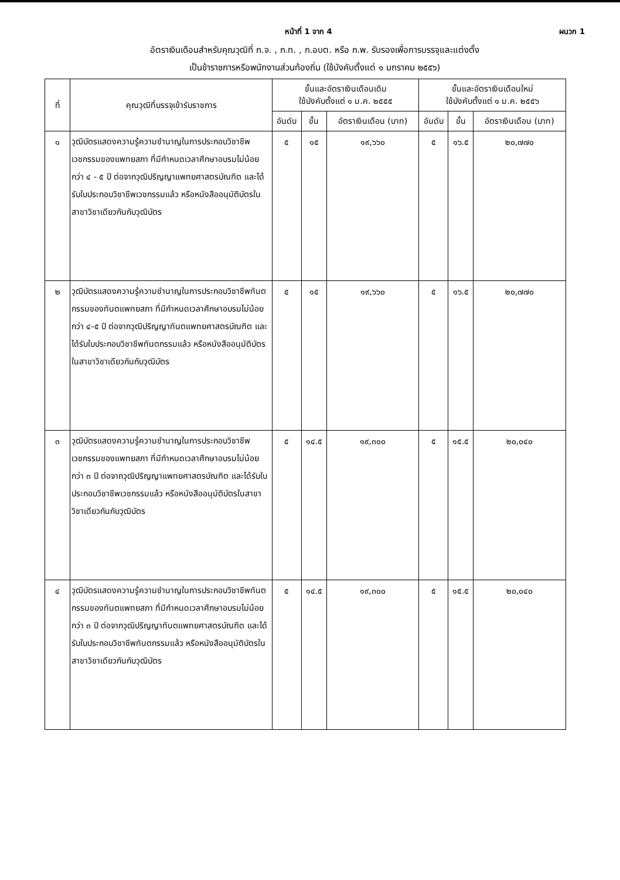หน้าที่ 1 จาก 4 ผนวก 1
อัตราเงินเดือนสำหรับคุณวุฒิที่ ก.จ. , ก.ท. , ก.อบต. หรือ ก.พ. รับรองเพื่อการบรรจุและแต่งตั้ง
เป็นข้าราชการหรือพนักงานส่วนท้องถิ่น (ใช้บังคับตั้งแต่ ๑ มกราคม ๒๕๕๖)
| ที่ | คุณวุฒิที่บรรจุเข้ารับราชการ | ขั้นและอัตราเงินเดือนเดิม ใช้บังคับตั้งแต่ ๑ ม.ค. ๒๕๕๕ | | | ขั้นและอัตราเงินเดือนใหม่ ใช้บังคับตั้งแต่ ๑ ม.ค. ๒๕๕๖ | | |
| --- | --- | --- | --- | --- | --- | --- | --- |
| | | อันดับ | ขั้น | อัตราเงินเดือน (บาท) | อันดับ | ขั้น | อัตราเงินเดือน (บาท) |
| ๑ | วุฒิบัตรแสดงความรู้ความชำนาญในการประกอบวิชาชีพเวชกรรมของแพทยสภา ที่มีกำหนดเวลาศึกษาอบรมไม่น้อยกว่า ๔ - ๕ ปี ต่อจากวุฒิปริญญาแพทยศาสตรบัณฑิต และได้รับใบประกอบวิชาชีพเวชกรรมแล้ว หรือหนังสืออนุมัติบัตรในสาขาวิชาเดียวกันกับวุฒิบัตร | ๕ | ๑๕ | ๑๙,๖๖๐ | ๕ | ๑๖.๕ | ๒๐,๗๗๐ |
| ๒ | วุฒิบัตรแสดงความรู้ความชำนาญในการประกอบวิชาชีพทันตกรรมของทันตแพทยสภา ที่มีกำหนดเวลาศึกษาอบรมไม่น้อยกว่า ๔-๕ ปี ต่อจากวุฒิปริญญาทันตแพทยศาสตรบัณฑิต และได้รับใบประกอบวิชาชีพทันตกรรมแล้ว หรือหนังสืออนุมัติบัตรในสาขาวิชาเดียวกันกับวุฒิบัตร | ๕ | ๑๕ | ๑๙,๖๖๐ | ๕ | ๑๖.๕ | ๒๐,๗๗๐ |
| ๓ | วุฒิบัตรแสดงความรู้ความชำนาญในการประกอบวิชาชีพเวชกรรมของแพทยสภา ที่มีกำหนดเวลาศึกษาอบรมไม่น้อยกว่า ๓ ปี ต่อจากวุฒิปริญญาแพทยศาสตรบัณฑิต และได้รับใบประกอบวิชาชีพเวชกรรมแล้ว หรือหนังสืออนุมัติบัตรในสาขาวิชาเดียวกันกับวุฒิบัตร | ๕ | ๑๔.๕ | ๑๙,๓๐๐ | ๕ | ๑๕.๕ | ๒๐,๐๔๐ |
| ๔ | วุฒิบัตรแสดงความรู้ความชำนาญในการประกอบวิชาชีพทันตกรรมของทันตแพทยสภา ที่มีกำหนดเวลาศึกษาอบรมไม่น้อยกว่า ๓ ปี ต่อจากวุฒิปริญญาทันตแพทยศาสตรบัณฑิต และได้รับใบประกอบวิชาชีพทันตกรรมแล้ว หรือหนังสืออนุมัติบัตรในสาขาวิชาเดียวกันกับวุฒิบัตร | ๕ | ๑๔.๕ | ๑๙,๓๐๐ | ๕ | ๑๕.๕ | ๒๐,๐๔๐ |